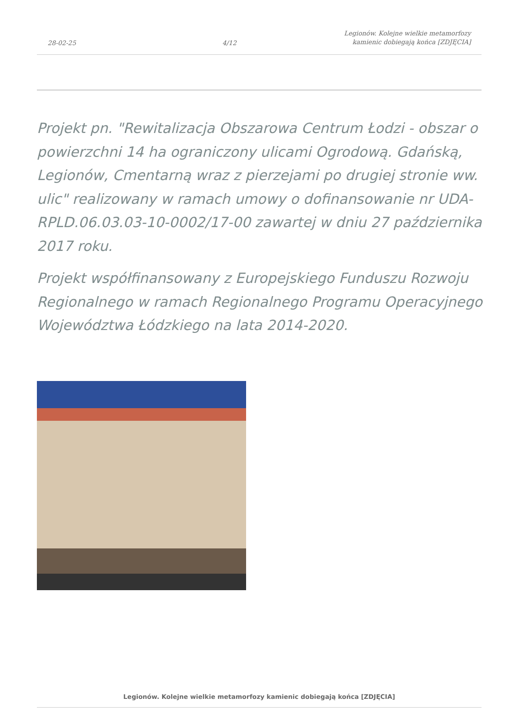28-02-25
4/12
Legionów. Kolejne wielkie metamorfozy
kamienic dobiegają końca [ZDJĘCIA]
Projekt pn. "Rewitalizacja Obszarowa Centrum Łodzi - obszar o powierzchni 14 ha ograniczony ulicami Ogrodową. Gdańską, Legionów, Cmentarną wraz z pierzejami po drugiej stronie ww. ulic" realizowany w ramach umowy o dofinansowanie nr UDA-RPLD.06.03.03-10-0002/17-00 zawartej w dniu 27 października 2017 roku.
Projekt współfinansowany z Europejskiego Funduszu Rozwoju Regionalnego w ramach Regionalnego Programu Operacyjnego Województwa Łódzkiego na lata 2014-2020.
Legionów. Kolejne wielkie metamorfozy kamienic dobiegają końca [ZDJĘCIA]